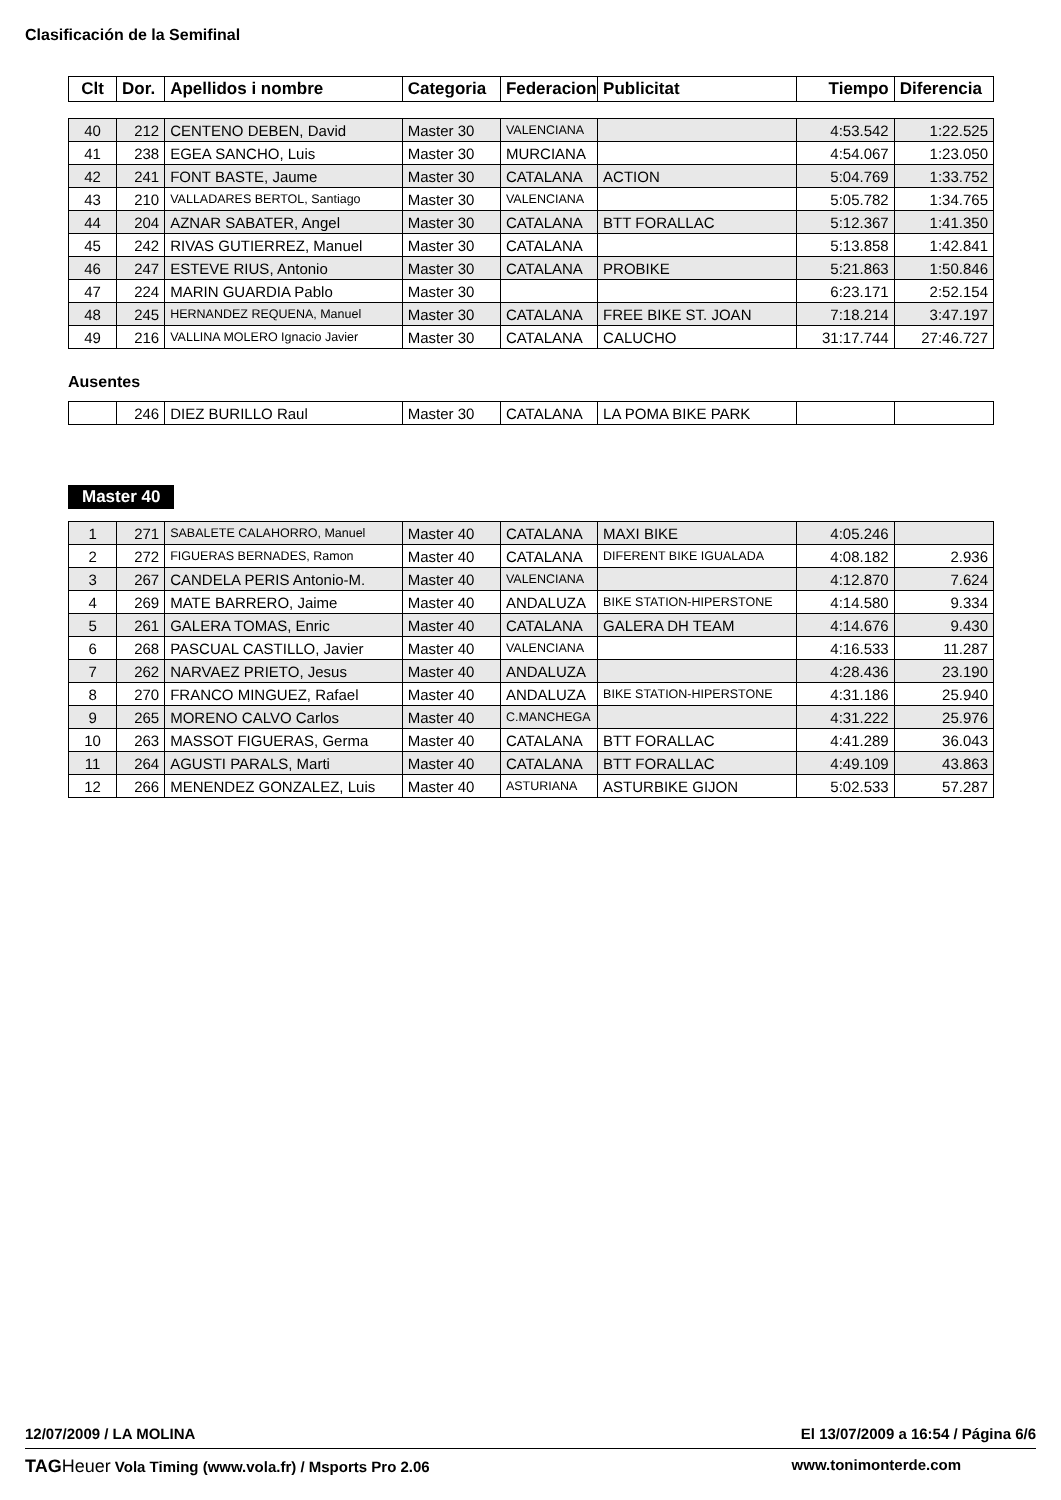Clasificación de la Semifinal
| Clt | Dor. | Apellidos i nombre | Categoria | Federacion | Publicitat | Tiempo | Diferencia |
| --- | --- | --- | --- | --- | --- | --- | --- |
| 40 | 212 | CENTENO DEBEN, David | Master 30 | VALENCIANA | | 4:53.542 | 1:22.525 |
| 41 | 238 | EGEA SANCHO, Luis | Master 30 | MURCIANA | | 4:54.067 | 1:23.050 |
| 42 | 241 | FONT BASTE, Jaume | Master 30 | CATALANA | ACTION | 5:04.769 | 1:33.752 |
| 43 | 210 | VALLADARES BERTOL, Santiago | Master 30 | VALENCIANA | | 5:05.782 | 1:34.765 |
| 44 | 204 | AZNAR SABATER, Angel | Master 30 | CATALANA | BTT FORALLAC | 5:12.367 | 1:41.350 |
| 45 | 242 | RIVAS GUTIERREZ, Manuel | Master 30 | CATALANA | | 5:13.858 | 1:42.841 |
| 46 | 247 | ESTEVE RIUS, Antonio | Master 30 | CATALANA | PROBIKE | 5:21.863 | 1:50.846 |
| 47 | 224 | MARIN GUARDIA Pablo | Master 30 | | | 6:23.171 | 2:52.154 |
| 48 | 245 | HERNANDEZ REQUENA, Manuel | Master 30 | CATALANA | FREE BIKE ST. JOAN | 7:18.214 | 3:47.197 |
| 49 | 216 | VALLINA MOLERO Ignacio Javier | Master 30 | CATALANA | CALUCHO | 31:17.744 | 27:46.727 |
Ausentes
| | 246 | DIEZ BURILLO Raul | Master 30 | CATALANA | LA POMA BIKE PARK | | |
Master 40
| 1 | 271 | SABALETE CALAHORRO, Manuel | Master 40 | CATALANA | MAXI BIKE | 4:05.246 | |
| 2 | 272 | FIGUERAS BERNADES, Ramon | Master 40 | CATALANA | DIFERENT BIKE IGUALADA | 4:08.182 | 2.936 |
| 3 | 267 | CANDELA PERIS Antonio-M. | Master 40 | VALENCIANA | | 4:12.870 | 7.624 |
| 4 | 269 | MATE BARRERO, Jaime | Master 40 | ANDALUZA | BIKE STATION-HIPERSTONE | 4:14.580 | 9.334 |
| 5 | 261 | GALERA TOMAS, Enric | Master 40 | CATALANA | GALERA DH TEAM | 4:14.676 | 9.430 |
| 6 | 268 | PASCUAL CASTILLO, Javier | Master 40 | VALENCIANA | | 4:16.533 | 11.287 |
| 7 | 262 | NARVAEZ PRIETO, Jesus | Master 40 | ANDALUZA | | 4:28.436 | 23.190 |
| 8 | 270 | FRANCO MINGUEZ, Rafael | Master 40 | ANDALUZA | BIKE STATION-HIPERSTONE | 4:31.186 | 25.940 |
| 9 | 265 | MORENO CALVO Carlos | Master 40 | C.MANCHEGA | | 4:31.222 | 25.976 |
| 10 | 263 | MASSOT FIGUERAS, Germa | Master 40 | CATALANA | BTT FORALLAC | 4:41.289 | 36.043 |
| 11 | 264 | AGUSTI PARALS, Marti | Master 40 | CATALANA | BTT FORALLAC | 4:49.109 | 43.863 |
| 12 | 266 | MENENDEZ GONZALEZ, Luis | Master 40 | ASTURIANA | ASTURBIKE GIJON | 5:02.533 | 57.287 |
12/07/2009 / LA MOLINA El 13/07/2009 a 16:54 / Página 6/6
TAG Heuer Vola Timing (www.vola.fr) / Msports Pro 2.06 www.tonimonterde.com